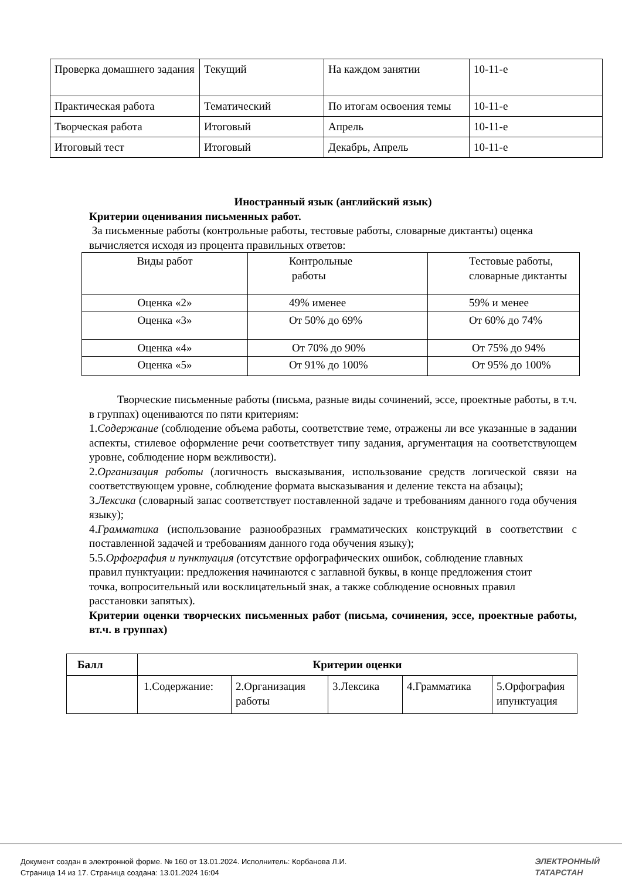| Проверка домашнего задания | Текущий | На каждом занятии | 10-11-е |
| Практическая работа | Тематический | По итогам освоения темы | 10-11-е |
| Творческая работа | Итоговый | Апрель | 10-11-е |
| Итоговый тест | Итоговый | Декабрь, Апрель | 10-11-е |
Иностранный язык (английский язык)
Критерии оценивания письменных работ.
За письменные работы (контрольные работы, тестовые работы, словарные диктанты) оценка вычисляется исходя из процента правильных ответов:
| Виды работ | Контрольные работы | Тестовые работы, словарные диктанты |
| Оценка «2» | 49% именее | 59% и менее |
| Оценка «3» | От 50% до 69% | От 60% до 74% |
| Оценка «4» | От 70% до 90% | От 75% до 94% |
| Оценка «5» | От 91% до 100% | От 95% до 100% |
Творческие письменные работы (письма, разные виды сочинений, эссе, проектные работы, в т.ч. в группах) оцениваются по пяти критериям:
1.Содержание (соблюдение объема работы, соответствие теме, отражены ли все указанные в задании аспекты, стилевое оформление речи соответствует типу задания, аргументация на соответствующем уровне, соблюдение норм вежливости).
2.Организация работы (логичность высказывания, использование средств логической связи на соответствующем уровне, соблюдение формата высказывания и деление текста на абзацы);
3.Лексика (словарный запас соответствует поставленной задаче и требованиям данного года обучения языку);
4.Грамматика (использование разнообразных грамматических конструкций в соответствии с поставленной задачей и требованиям данного года обучения языку);
5.5.Орфография и пунктуация (отсутствие орфографических ошибок, соблюдение главных правил пунктуации: предложения начинаются с заглавной буквы, в конце предложения стоит точка, вопросительный или восклицательный знак, а также соблюдение основных правил расстановки запятых).
Критерии оценки творческих письменных работ (письма, сочинения, эссе, проектные работы, вт.ч. в группах)
| Балл | Критерии оценки | | | | |
| --- | --- | --- | --- | --- | --- |
| | 1.Содержание: | 2.Организация работы | 3.Лексика | 4.Грамматика | 5.Орфография ипунктуация |
Документ создан в электронной форме. № 160 от 13.01.2024. Исполнитель: Корбанова Л.И.
Страница 14 из 17. Страница создана: 13.01.2024 16:04
ЭЛЕКТРОННЫЙ
ТАТАРСТАН